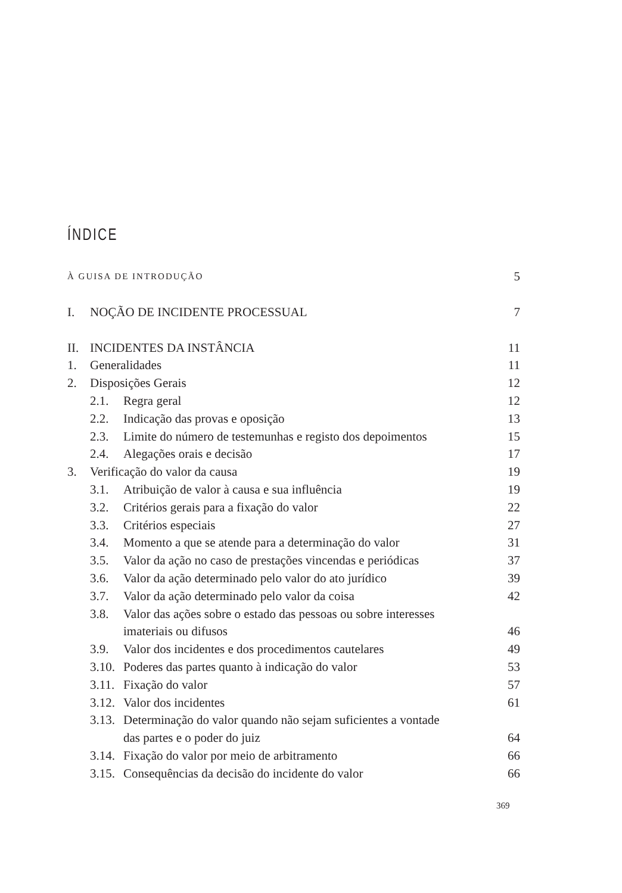ÍNDICE
À GUISA DE INTRODUÇÃO 5
I. NOÇÃO DE INCIDENTE PROCESSUAL 7
II. INCIDENTES DA INSTÂNCIA 11
1. Generalidades 11
2. Disposições Gerais 12
2.1. Regra geral 12
2.2. Indicação das provas e oposição 13
2.3. Limite do número de testemunhas e registo dos depoimentos 15
2.4. Alegações orais e decisão 17
3. Verificação do valor da causa 19
3.1. Atribuição de valor à causa e sua influência 19
3.2. Critérios gerais para a fixação do valor 22
3.3. Critérios especiais 27
3.4. Momento a que se atende para a determinação do valor 31
3.5. Valor da ação no caso de prestações vincendas e periódicas 37
3.6. Valor da ação determinado pelo valor do ato jurídico 39
3.7. Valor da ação determinado pelo valor da coisa 42
3.8. Valor das ações sobre o estado das pessoas ou sobre interesses
imateriais ou difusos
46
3.9. Valor dos incidentes e dos procedimentos cautelares 49
3.10. Poderes das partes quanto à indicação do valor 53
3.11. Fixação do valor 57
3.12. Valor dos incidentes 61
3.13. Determinação do valor quando não sejam suficientes a vontade
das partes e o poder do juiz
64
3.14. Fixação do valor por meio de arbitramento 66
3.15. Consequências da decisão do incidente do valor 66
369